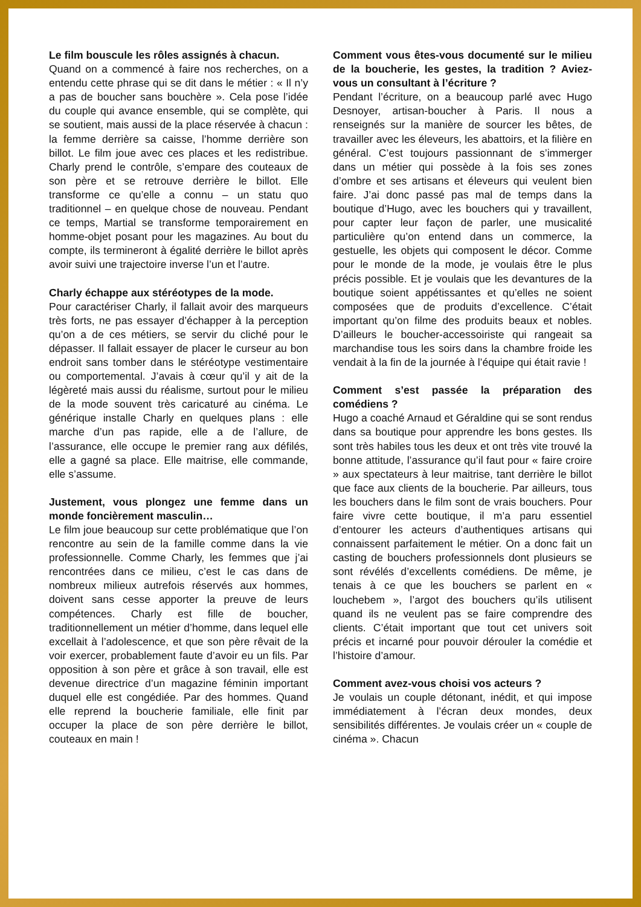Le film bouscule les rôles assignés à chacun.
Quand on a commencé à faire nos recherches, on a entendu cette phrase qui se dit dans le métier : « Il n’y a pas de boucher sans bouchère ». Cela pose l’idée du couple qui avance ensemble, qui se complète, qui se soutient, mais aussi de la place réservée à chacun : la femme derrière sa caisse, l’homme derrière son billot. Le film joue avec ces places et les redistribue. Charly prend le contrôle, s’empare des couteaux de son père et se retrouve derrière le billot. Elle transforme ce qu’elle a connu – un statu quo traditionnel – en quelque chose de nouveau. Pendant ce temps, Martial se transforme temporairement en homme-objet posant pour les magazines. Au bout du compte, ils termineront à égalité derrière le billot après avoir suivi une trajectoire inverse l’un et l’autre.
Charly échappe aux stéréotypes de la mode.
Pour caractériser Charly, il fallait avoir des marqueurs très forts, ne pas essayer d’échapper à la perception qu’on a de ces métiers, se servir du cliché pour le dépasser. Il fallait essayer de placer le curseur au bon endroit sans tomber dans le stéréotype vestimentaire ou comportemental. J’avais à cœur qu’il y ait de la légèreté mais aussi du réalisme, surtout pour le milieu de la mode souvent très caricaturé au cinéma. Le générique installe Charly en quelques plans : elle marche d’un pas rapide, elle a de l’allure, de l’assurance, elle occupe le premier rang aux défilés, elle a gagné sa place. Elle maitrise, elle commande, elle s’assume.
Justement, vous plongez une femme dans un monde foncièrement masculin…
Le film joue beaucoup sur cette problématique que l’on rencontre au sein de la famille comme dans la vie professionnelle. Comme Charly, les femmes que j’ai rencontrées dans ce milieu, c’est le cas dans de nombreux milieux autrefois réservés aux hommes, doivent sans cesse apporter la preuve de leurs compétences. Charly est fille de boucher, traditionnellement un métier d’homme, dans lequel elle excellait à l’adolescence, et que son père rêvait de la voir exercer, probablement faute d’avoir eu un fils. Par opposition à son père et grâce à son travail, elle est devenue directrice d’un magazine féminin important duquel elle est congédiée. Par des hommes. Quand elle reprend la boucherie familiale, elle finit par occuper la place de son père derrière le billot, couteaux en main !
Comment vous êtes-vous documenté sur le milieu de la boucherie, les gestes, la tradition ? Aviez-vous un consultant à l’écriture ?
Pendant l’écriture, on a beaucoup parlé avec Hugo Desnoyer, artisan-boucher à Paris. Il nous a renseignés sur la manière de sourcer les bêtes, de travailler avec les éleveurs, les abattoirs, et la filière en général. C’est toujours passionnant de s’immerger dans un métier qui possède à la fois ses zones d’ombre et ses artisans et éleveurs qui veulent bien faire. J’ai donc passé pas mal de temps dans la boutique d’Hugo, avec les bouchers qui y travaillent, pour capter leur façon de parler, une musicalité particulière qu’on entend dans un commerce, la gestuelle, les objets qui composent le décor. Comme pour le monde de la mode, je voulais être le plus précis possible. Et je voulais que les devantures de la boutique soient appétissantes et qu’elles ne soient composées que de produits d’excellence. C’était important qu’on filme des produits beaux et nobles. D’ailleurs le boucher-accessoiriste qui rangeait sa marchandise tous les soirs dans la chambre froide les vendait à la fin de la journée à l’équipe qui était ravie !
Comment s’est passée la préparation des comédiens ?
Hugo a coaché Arnaud et Géraldine qui se sont rendus dans sa boutique pour apprendre les bons gestes. Ils sont très habiles tous les deux et ont très vite trouvé la bonne attitude, l’assurance qu’il faut pour « faire croire » aux spectateurs à leur maitrise, tant derrière le billot que face aux clients de la boucherie. Par ailleurs, tous les bouchers dans le film sont de vrais bouchers. Pour faire vivre cette boutique, il m’a paru essentiel d’entourer les acteurs d’authentiques artisans qui connaissent parfaitement le métier. On a donc fait un casting de bouchers professionnels dont plusieurs se sont révélés d’excellents comédiens. De même, je tenais à ce que les bouchers se parlent en « louchebem », l’argot des bouchers qu’ils utilisent quand ils ne veulent pas se faire comprendre des clients. C’était important que tout cet univers soit précis et incarné pour pouvoir dérouler la comédie et l’histoire d’amour.
Comment avez-vous choisi vos acteurs ?
Je voulais un couple détonant, inédit, et qui impose immédiatement à l’écran deux mondes, deux sensibilités différentes. Je voulais créer un « couple de cinéma ». Chacun